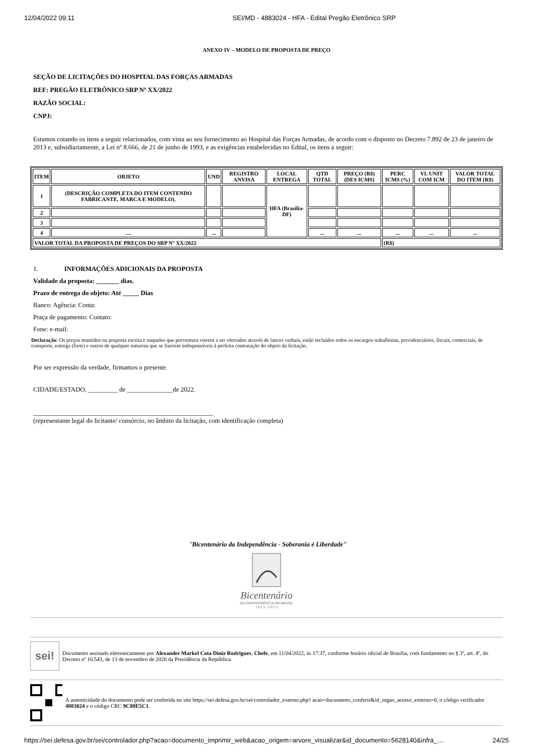12/04/2022 09:11 SEI/MD - 4883024 - HFA - Edital Pregão Eletrônico SRP
ANEXO IV – MODELO DE PROPOSTA DE PREÇO
SEÇÃO DE LICITAÇÕES DO HOSPITAL DAS FORÇAS ARMADAS
REF: PREGÃO ELETRÔNICO SRP Nº XX/2022
RAZÃO SOCIAL:
CNPJ:
Estamos cotando os itens a seguir relacionados, com vista ao seu fornecimento ao Hospital das Forças Armadas, de acordo com o disposto no Decreto 7.892 de 23 de janeiro de 2013 e, subsidiariamente, a Lei nº 8.666, de 21 de junho de 1993, e as exigências estabelecidas no Edital, os itens a seguir:
| ITEM | OBJETO | UND | REGISTRO ANVISA | LOCAL ENTREGA | QTD TOTAL | PREÇO (R$) (DES ICMS) | PERC ICMS (%) | VL UNIT COM ICM | VALOR TOTAL DO ITEM (R$) |
| --- | --- | --- | --- | --- | --- | --- | --- | --- | --- |
| 1 | (DESCRIÇÃO COMPLETA DO ITEM CONTENDO FABRICANTE, MARCA E MODELO). | | | HFA (Brasília-DF) | | | | | |
| 2 | | | | | | | | | |
| 3 | | | | | | | | | |
| 4 | .... | ... | | | ... | ... | ... | ... | ... |
| VALOR TOTAL DA PROPOSTA DE PREÇOS DO SRP Nº XX/2022 | | | | | | | (R$) | | |
1. INFORMAÇÕES ADICIONAIS DA PROPOSTA
Validade da proposta: _______ dias.
Prazo de entrega do objeto: Até _____ Dias
Banco: Agência: Conta:
Praça de pagamento: Contato:
Fone: e-mail:
Declaração: Os preços mantidos na proposta escrita e naqueles que porventura vierem a ser ofertados através de lances verbais, estão incluídos todos os encargos trabalhistas, previdenciários, fiscais, comerciais, de transporte, entrega (frete) e outros de qualquer natureza que se fizerem indispensáveis à perfeita contratação do objeto da licitação.
Por ser expressão da verdade, firmamos o presente.
CIDADE/ESTADO, _________ de ______________de 2022.
_______________________________________________________
(representante legal do licitante/ consórcio, no âmbito da licitação, com identificação completa)
"Bicentenário da Independência - Soberania é Liberdade"
Bicentenário
DA INDEPENDÊNCIA DO BRASIL
1 8 2 2 - 2 0 2 2
sei!
Documento assinado eletronicamente por Alexander Markel Cota Diniz Rodrigues, Chefe, em 11/04/2022, às 17:37, conforme horário oficial de Brasília, com fundamento no § 3º, art. 4º, do Decreto nº 10.543, de 13 de novembro de 2020 da Presidência da República.
A autenticidade do documento pode ser conferida no site https://sei.defesa.gov.br/sei/controlador_externo.php? acao=documento_conferir&id_orgao_acesso_externo=0, o código verificador 4883024 e o código CRC 9C88E5C1.
https://sei.defesa.gov.br/sei/controlador.php?acao=documento_imprimir_web&acao_origem=arvore_visualizar&id_documento=5628140&infra_… 24/25